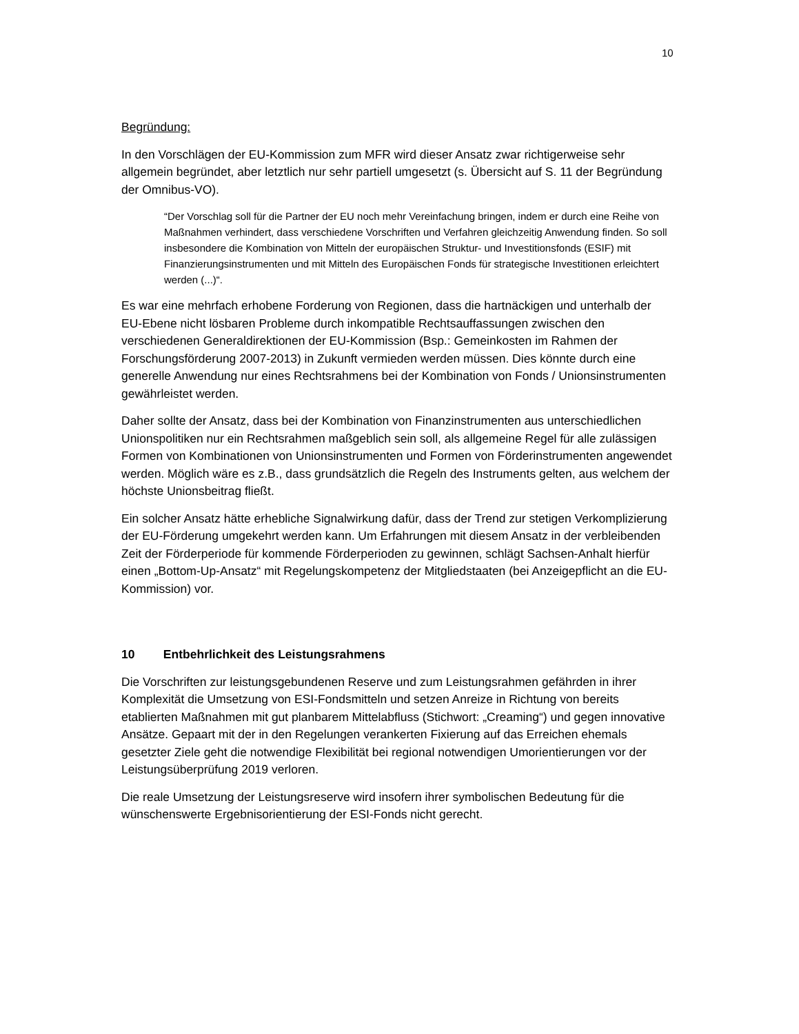10
Begründung:
In den Vorschlägen der EU-Kommission zum MFR wird dieser Ansatz zwar richtigerweise sehr allgemein begründet, aber letztlich nur sehr partiell umgesetzt (s. Übersicht auf S. 11 der Begründung der Omnibus-VO).
“Der Vorschlag soll für die Partner der EU noch mehr Vereinfachung bringen, indem er durch eine Reihe von Maßnahmen verhindert, dass verschiedene Vorschriften und Verfahren gleichzeitig Anwendung finden. So soll insbesondere die Kombination von Mitteln der europäischen Struktur- und Investitionsfonds (ESIF) mit Finanzierungsinstrumenten und mit Mitteln des Europäischen Fonds für strategische Investitionen erleichtert werden (...)“.
Es war eine mehrfach erhobene Forderung von Regionen, dass die hartnäckigen und unterhalb der EU-Ebene nicht lösbaren Probleme durch inkompatible Rechtsauffassungen zwischen den verschiedenen Generaldirektionen der EU-Kommission (Bsp.: Gemeinkosten im Rahmen der Forschungsförderung 2007-2013) in Zukunft vermieden werden müssen. Dies könnte durch eine generelle Anwendung nur eines Rechtsrahmens bei der Kombination von Fonds / Unionsinstrumenten gewährleistet werden.
Daher sollte der Ansatz, dass bei der Kombination von Finanzinstrumenten aus unterschiedlichen Unionspolitiken nur ein Rechtsrahmen maßgeblich sein soll, als allgemeine Regel für alle zulässigen Formen von Kombinationen von Unionsinstrumenten und Formen von Förderinstrumenten angewendet werden. Möglich wäre es z.B., dass grundsätzlich die Regeln des Instruments gelten, aus welchem der höchste Unionsbeitrag fließt.
Ein solcher Ansatz hätte erhebliche Signalwirkung dafür, dass der Trend zur stetigen Verkomplizierung der EU-Förderung umgekehrt werden kann. Um Erfahrungen mit diesem Ansatz in der verbleibenden Zeit der Förderperiode für kommende Förderperioden zu gewinnen, schlägt Sachsen-Anhalt hierfür einen „Bottom-Up-Ansatz“ mit Regelungskompetenz der Mitgliedstaaten (bei Anzeigepflicht an die EU-Kommission) vor.
10 Entbehrlichkeit des Leistungsrahmens
Die Vorschriften zur leistungsgebundenen Reserve und zum Leistungsrahmen gefährden in ihrer Komplexität die Umsetzung von ESI-Fondsmitteln und setzen Anreize in Richtung von bereits etablierten Maßnahmen mit gut planbarem Mittelabfluss (Stichwort: „Creaming“) und gegen innovative Ansätze. Gepaart mit der in den Regelungen verankerten Fixierung auf das Erreichen ehemals gesetzter Ziele geht die notwendige Flexibilität bei regional notwendigen Umorientierungen vor der Leistungsüberprüfung 2019 verloren.
Die reale Umsetzung der Leistungsreserve wird insofern ihrer symbolischen Bedeutung für die wünschenswerte Ergebnisorientierung der ESI-Fonds nicht gerecht.